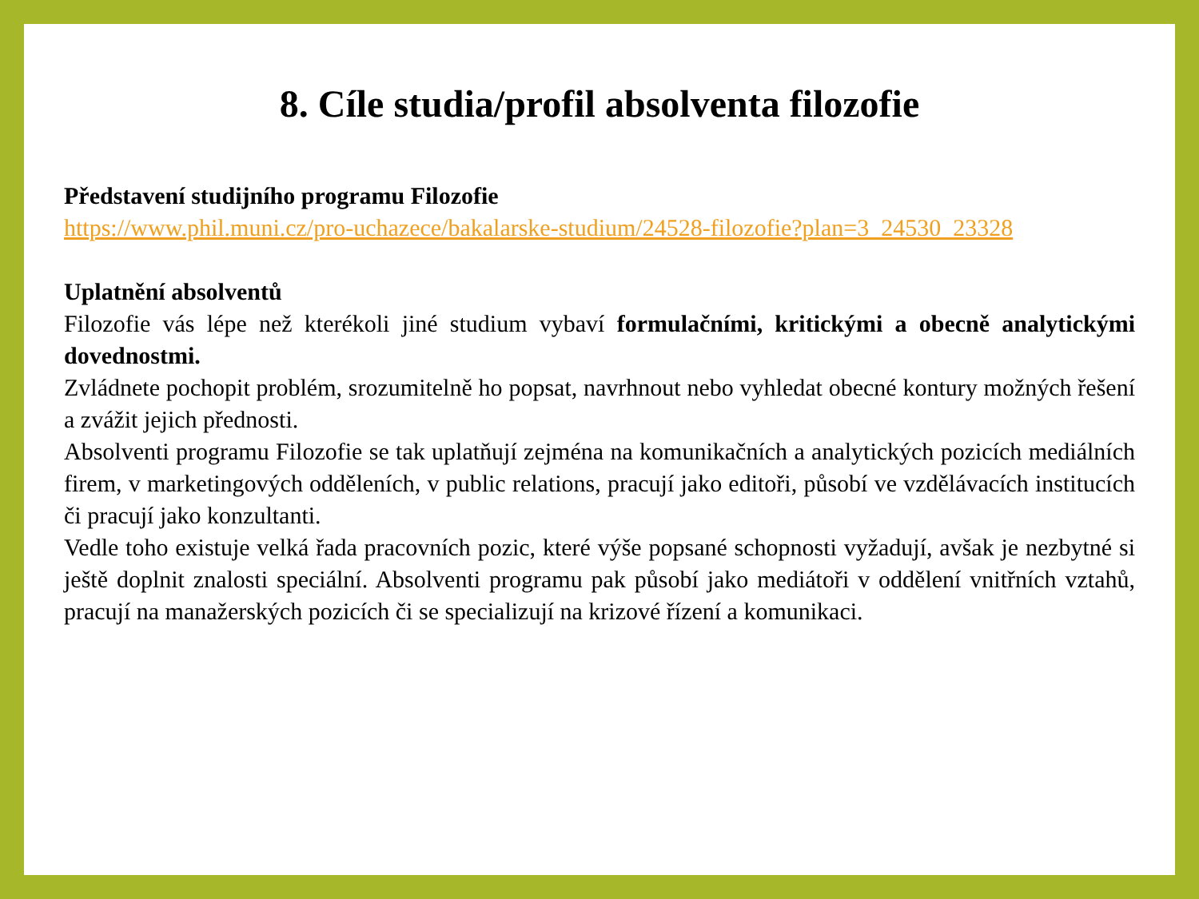8. Cíle studia/profil absolventa filozofie
Představení studijního programu Filozofie
https://www.phil.muni.cz/pro-uchazece/bakalarske-studium/24528-filozofie?plan=3_24530_23328
Uplatnění absolventů
Filozofie vás lépe než kterékoli jiné studium vybaví formulačními, kritickými a obecně analytickými dovednostmi.
Zvládnete pochopit problém, srozumitelně ho popsat, navrhnout nebo vyhledat obecné kontury možných řešení a zvážit jejich přednosti.
Absolventi programu Filozofie se tak uplatňují zejména na komunikačních a analytických pozicích mediálních firem, v marketingových odděleních, v public relations, pracují jako editoři, působí ve vzdělávacích institucích či pracují jako konzultanti.
Vedle toho existuje velká řada pracovních pozic, které výše popsané schopnosti vyžadují, avšak je nezbytné si ještě doplnit znalosti speciální. Absolventi programu pak působí jako mediátoři v oddělení vnitřních vztahů, pracují na manažerských pozicích či se specializují na krizové řízení a komunikaci.